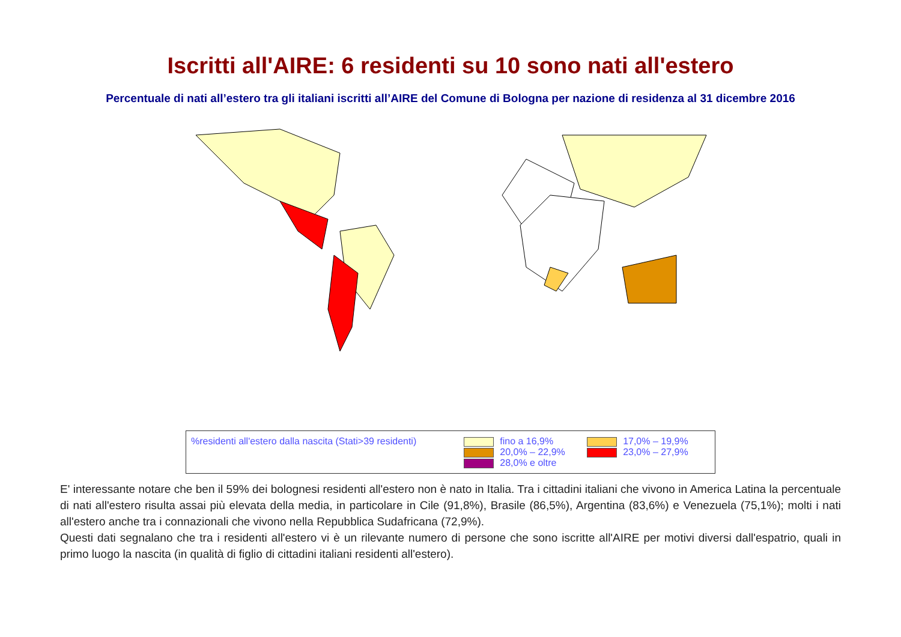Iscritti all'AIRE: 6 residenti su 10 sono nati all'estero
Percentuale di nati all’estero tra gli italiani iscritti all’AIRE del Comune di Bologna per nazione di residenza al 31 dicembre 2016
%residenti all'estero dalla nascita (Stati>39 residenti)
fino a 16,9%
20,0% – 22,9%
28,0% e oltre
17,0% – 19,9%
23,0% – 27,9%
E' interessante notare che ben il 59% dei bolognesi residenti all'estero non è nato in Italia. Tra i cittadini italiani che vivono in America Latina la percentuale di nati all'estero risulta assai più elevata della media, in particolare in Cile (91,8%), Brasile (86,5%), Argentina (83,6%) e Venezuela (75,1%); molti i nati all'estero anche tra i connazionali che vivono nella Repubblica Sudafricana (72,9%).
Questi dati segnalano che tra i residenti all'estero vi è un rilevante numero di persone che sono iscritte all'AIRE per motivi diversi dall'espatrio, quali in primo luogo la nascita (in qualità di figlio di cittadini italiani residenti all'estero).